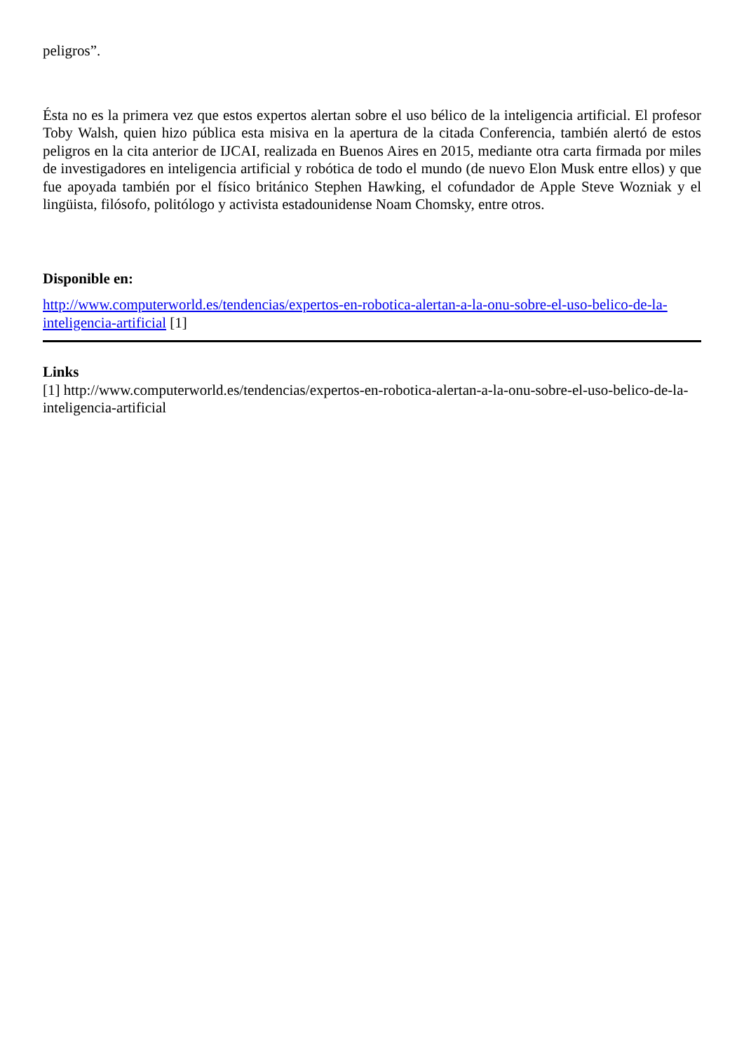peligros”.
Ésta no es la primera vez que estos expertos alertan sobre el uso bélico de la inteligencia artificial. El profesor Toby Walsh, quien hizo pública esta misiva en la apertura de la citada Conferencia, también alertó de estos peligros en la cita anterior de IJCAI, realizada en Buenos Aires en 2015, mediante otra carta firmada por miles de investigadores en inteligencia artificial y robótica de todo el mundo (de nuevo Elon Musk entre ellos) y que fue apoyada también por el físico británico Stephen Hawking, el cofundador de Apple Steve Wozniak y el lingüista, filósofo, politólogo y activista estadounidense Noam Chomsky, entre otros.
Disponible en:
http://www.computerworld.es/tendencias/expertos-en-robotica-alertan-a-la-onu-sobre-el-uso-belico-de-la-inteligencia-artificial [1]
Links
[1] http://www.computerworld.es/tendencias/expertos-en-robotica-alertan-a-la-onu-sobre-el-uso-belico-de-la-inteligencia-artificial